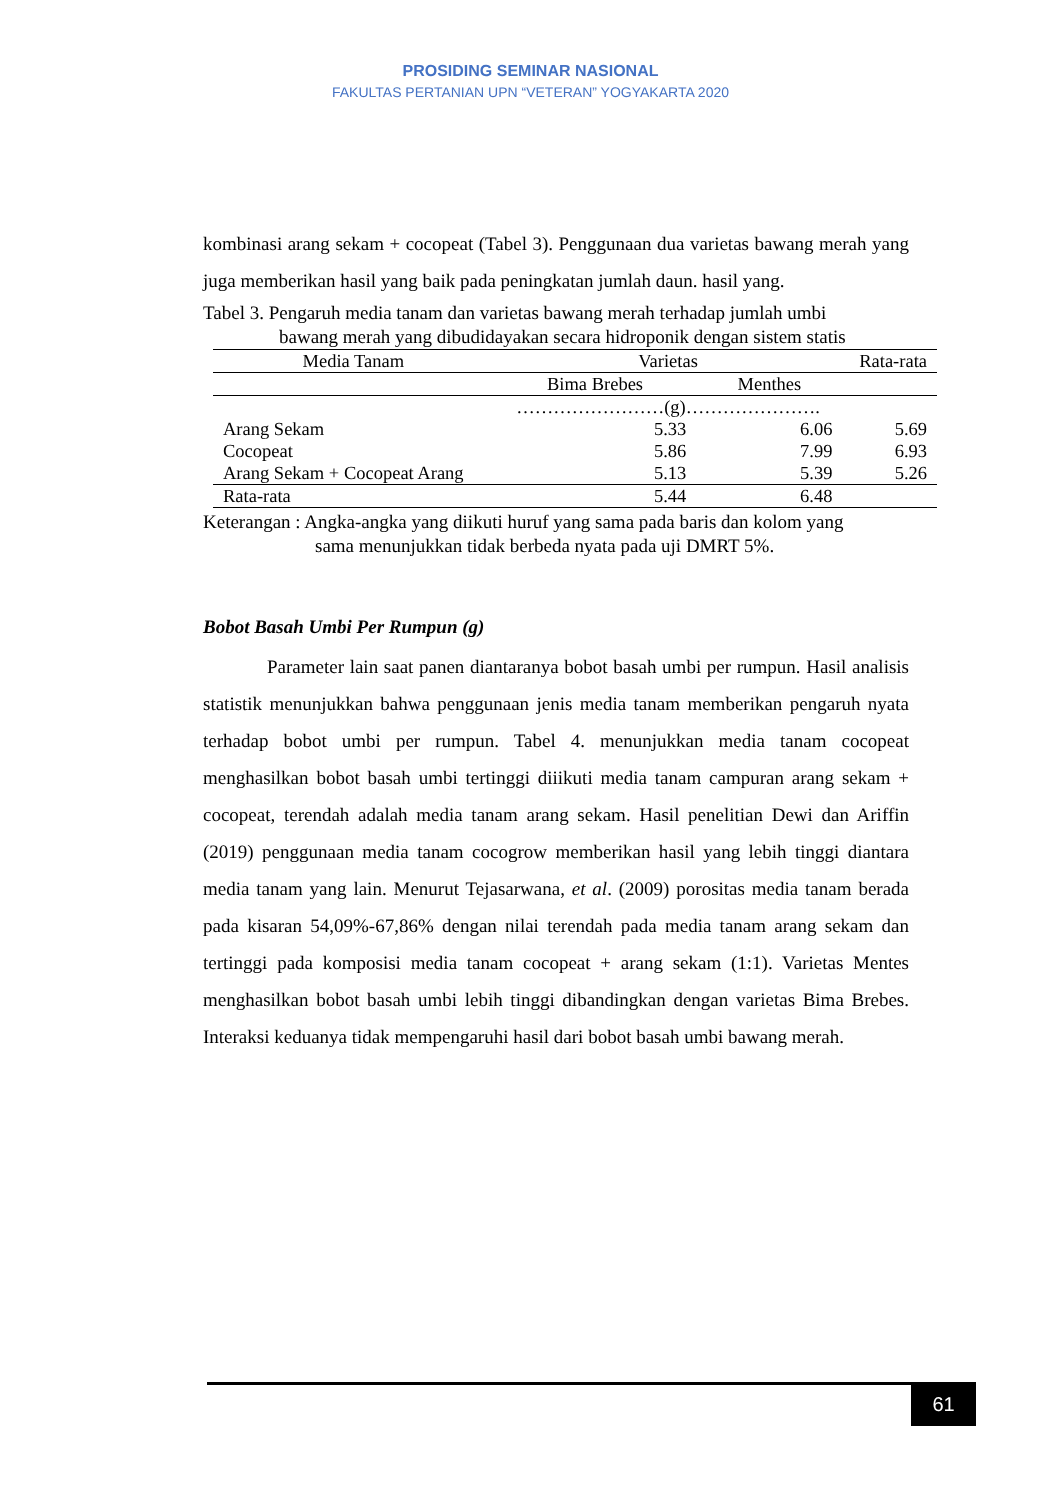PROSIDING SEMINAR NASIONAL
FAKULTAS PERTANIAN UPN “VETERAN” YOGYAKARTA 2020
kombinasi arang sekam + cocopeat (Tabel 3). Penggunaan dua varietas bawang merah yang juga memberikan hasil yang baik pada peningkatan jumlah daun. hasil yang.
Tabel 3. Pengaruh media tanam dan varietas bawang merah terhadap jumlah umbi
bawang merah yang dibudidayakan secara hidroponik dengan sistem statis
| Media Tanam | Varietas | | Rata-rata |
| --- | --- | --- | --- |
| | Bima Brebes | Menthes | |
| | ……………………(g)…………………. | | |
| Arang Sekam | 5.33 | 6.06 | 5.69 |
| Cocopeat | 5.86 | 7.99 | 6.93 |
| Arang Sekam + Cocopeat Arang | 5.13 | 5.39 | 5.26 |
| Rata-rata | 5.44 | 6.48 | |
Keterangan : Angka-angka yang diikuti huruf yang sama pada baris dan kolom yang
sama menunjukkan tidak berbeda nyata pada uji DMRT 5%.
Bobot Basah Umbi Per Rumpun (g)
Parameter lain saat panen diantaranya bobot basah umbi per rumpun. Hasil analisis statistik menunjukkan bahwa penggunaan jenis media tanam memberikan pengaruh nyata terhadap bobot umbi per rumpun. Tabel 4. menunjukkan media tanam cocopeat menghasilkan bobot basah umbi tertinggi diiikuti media tanam campuran arang sekam + cocopeat, terendah adalah media tanam arang sekam. Hasil penelitian Dewi dan Ariffin (2019) penggunaan media tanam cocogrow memberikan hasil yang lebih tinggi diantara media tanam yang lain. Menurut Tejasarwana, et al. (2009) porositas media tanam berada pada kisaran 54,09%-67,86% dengan nilai terendah pada media tanam arang sekam dan tertinggi pada komposisi media tanam cocopeat + arang sekam (1:1). Varietas Mentes menghasilkan bobot basah umbi lebih tinggi dibandingkan dengan varietas Bima Brebes. Interaksi keduanya tidak mempengaruhi hasil dari bobot basah umbi bawang merah.
61